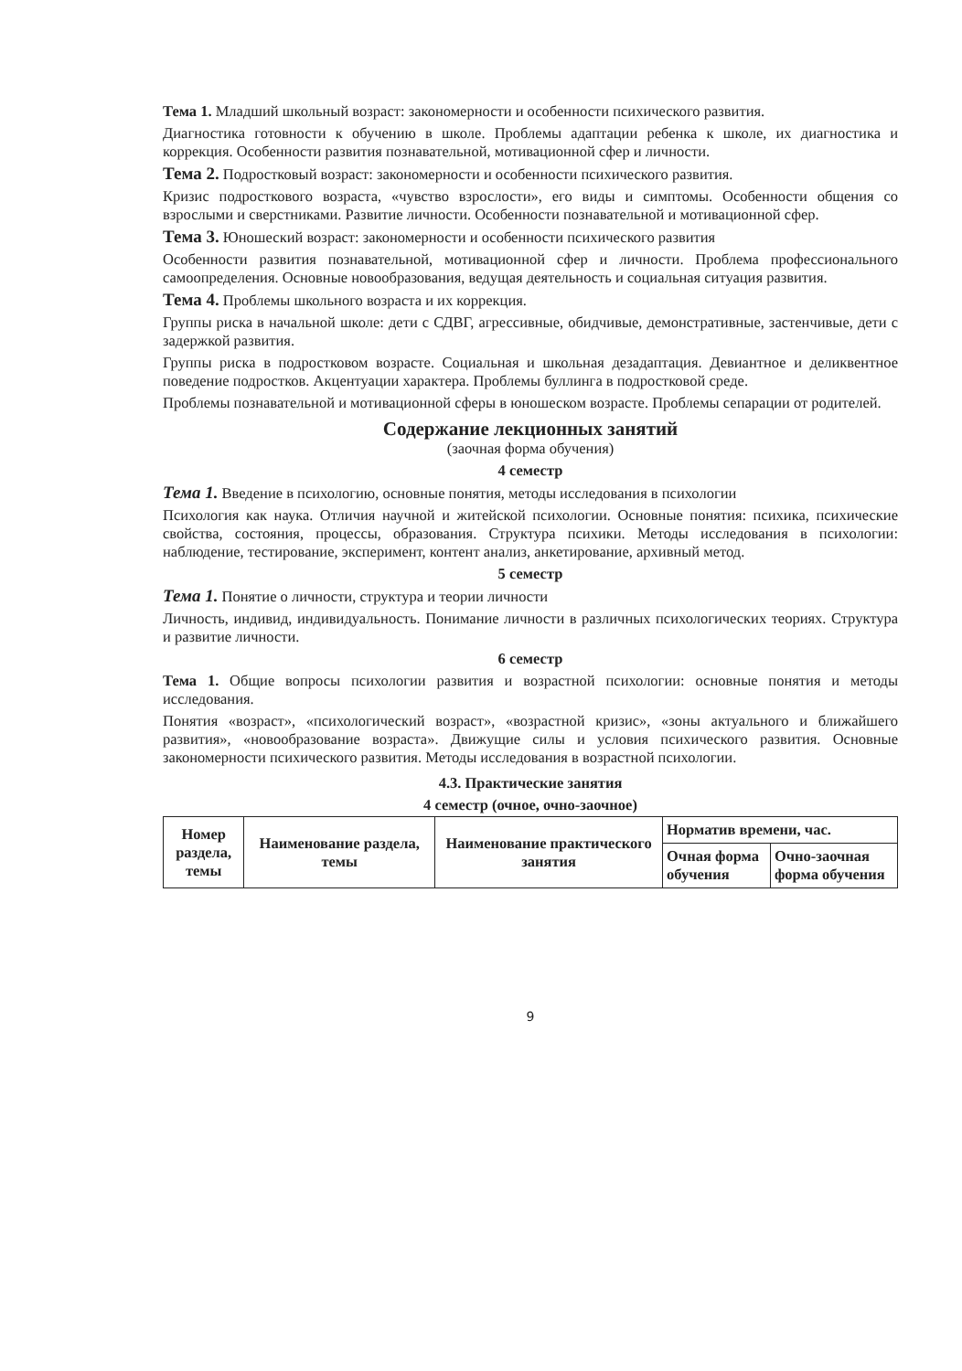Тема 1. Младший школьный возраст: закономерности и особенности психического развития.
Диагностика готовности к обучению в школе. Проблемы адаптации ребенка к школе, их диагностика и коррекция. Особенности развития познавательной, мотивационной сфер и личности.
Тема 2. Подростковый возраст: закономерности и особенности психического развития.
Кризис подросткового возраста, «чувство взрослости», его виды и симптомы. Особенности общения со взрослыми и сверстниками. Развитие личности. Особенности познавательной и мотивационной сфер.
Тема 3. Юношеский возраст: закономерности и особенности психического развития
Особенности развития познавательной, мотивационной сфер и личности. Проблема профессионального самоопределения. Основные новообразования, ведущая деятельность и социальная ситуация развития.
Тема 4. Проблемы школьного возраста и их коррекция.
Группы риска в начальной школе: дети с СДВГ, агрессивные, обидчивые, демонстративные, застенчивые, дети с задержкой развития.
Группы риска в подростковом возрасте. Социальная и школьная дезадаптация. Девиантное и деликвентное поведение подростков. Акцентуации характера. Проблемы буллинга в подростковой среде.
Проблемы познавательной и мотивационной сферы в юношеском возрасте. Проблемы сепарации от родителей.
Содержание лекционных занятий
(заочная форма обучения)
4 семестр
Тема 1. Введение в психологию, основные понятия, методы исследования в психологии
Психология как наука. Отличия научной и житейской психологии. Основные понятия: психика, психические свойства, состояния, процессы, образования. Структура психики. Методы исследования в психологии: наблюдение, тестирование, эксперимент, контент анализ, анкетирование, архивный метод.
5 семестр
Тема 1. Понятие о личности, структура и теории личности
Личность, индивид, индивидуальность. Понимание личности в различных психологических теориях. Структура и развитие личности.
6 семестр
Тема 1. Общие вопросы психологии развития и возрастной психологии: основные понятия и методы исследования.
Понятия «возраст», «психологический возраст», «возрастной кризис», «зоны актуального и ближайшего развития», «новообразование возраста». Движущие силы и условия психического развития. Основные закономерности психического развития. Методы исследования в возрастной психологии.
4.3. Практические занятия
4 семестр (очное, очно-заочное)
| Номер раздела, темы | Наименование раздела, темы | Наименование практического занятия | Норматив времени, час. | |
| --- | --- | --- | --- | --- |
| | | | Очная форма обучения | Очно-заочная форма обучения |
9